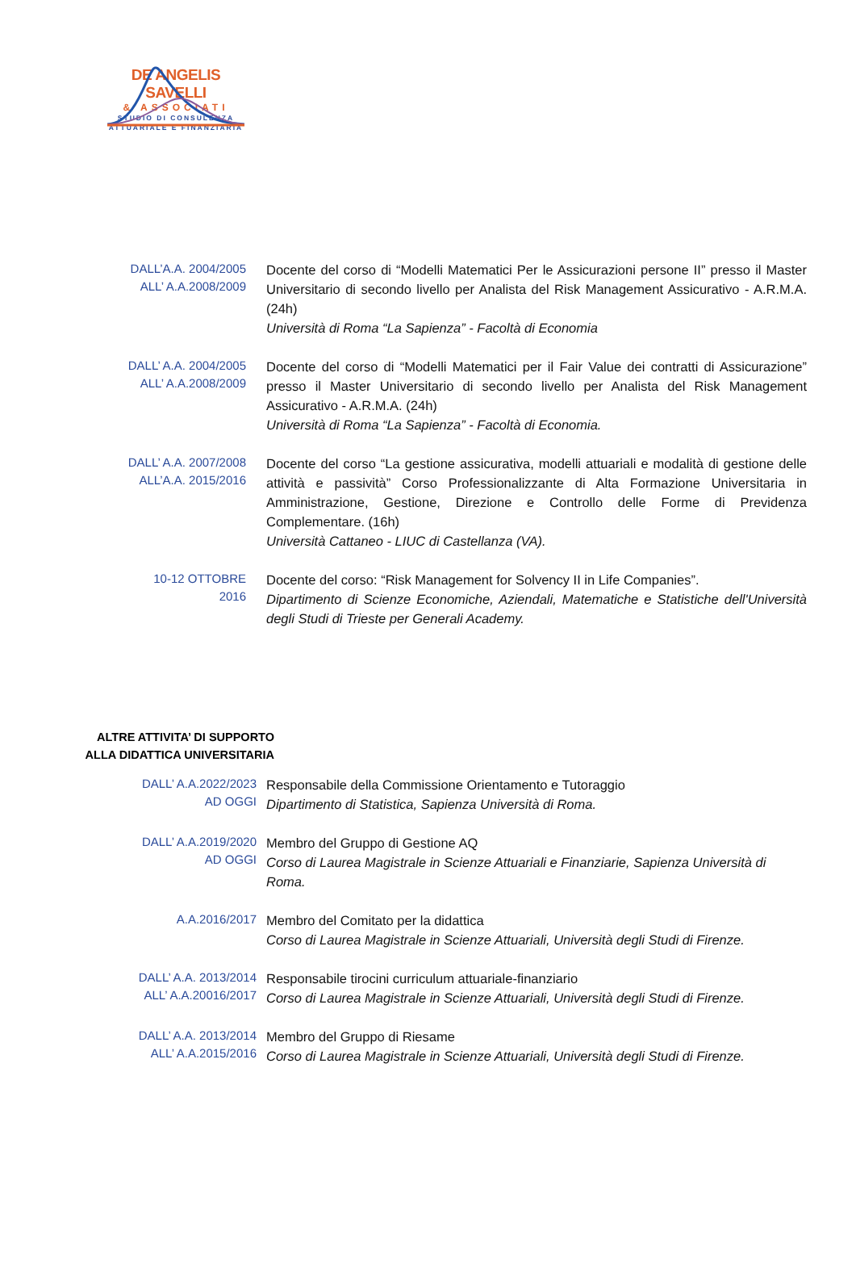DE ANGELIS SAVELLI
& ASSOCIATI
STUDIO DI CONSULENZA
ATTUARIALE E FINANZIARIA
DALL’A.A. 2004/2005
ALL’ A.A.2008/2009
Docente del corso di “Modelli Matematici Per le Assicurazioni persone II” presso il Master Universitario di secondo livello per Analista del Risk Management Assicurativo - A.R.M.A. (24h)
Università di Roma “La Sapienza” - Facoltà di Economia
DALL’ A.A. 2004/2005
ALL’ A.A.2008/2009
Docente del corso di “Modelli Matematici per il Fair Value dei contratti di Assicurazione” presso il Master Universitario di secondo livello per Analista del Risk Management Assicurativo - A.R.M.A. (24h)
Università di Roma “La Sapienza” - Facoltà di Economia.
DALL’ A.A. 2007/2008
ALL’A.A. 2015/2016
Docente del corso “La gestione assicurativa, modelli attuariali e modalità di gestione delle attività e passività” Corso Professionalizzante di Alta Formazione Universitaria in Amministrazione, Gestione, Direzione e Controllo delle Forme di Previdenza Complementare. (16h)
Università Cattaneo - LIUC di Castellanza (VA).
10-12 OTTOBRE
2016
Docente del corso: “Risk Management for Solvency II in Life Companies”.
Dipartimento di Scienze Economiche, Aziendali, Matematiche e Statistiche dell'Università degli Studi di Trieste per Generali Academy.
ALTRE ATTIVITA’ DI SUPPORTO
ALLA DIDATTICA UNIVERSITARIA
DALL’ A.A.2022/2023
AD OGGI
Responsabile della Commissione Orientamento e Tutoraggio
Dipartimento di Statistica, Sapienza Università di Roma.
DALL’ A.A.2019/2020
AD OGGI
Membro del Gruppo di Gestione AQ
Corso di Laurea Magistrale in Scienze Attuariali e Finanziarie, Sapienza Università di Roma.
A.A.2016/2017
Membro del Comitato per la didattica
Corso di Laurea Magistrale in Scienze Attuariali, Università degli Studi di Firenze.
DALL’ A.A. 2013/2014
ALL’ A.A.20016/2017
Responsabile tirocini curriculum attuariale-finanziario
Corso di Laurea Magistrale in Scienze Attuariali, Università degli Studi di Firenze.
DALL’ A.A. 2013/2014
ALL’ A.A.2015/2016
Membro del Gruppo di Riesame
Corso di Laurea Magistrale in Scienze Attuariali, Università degli Studi di Firenze.